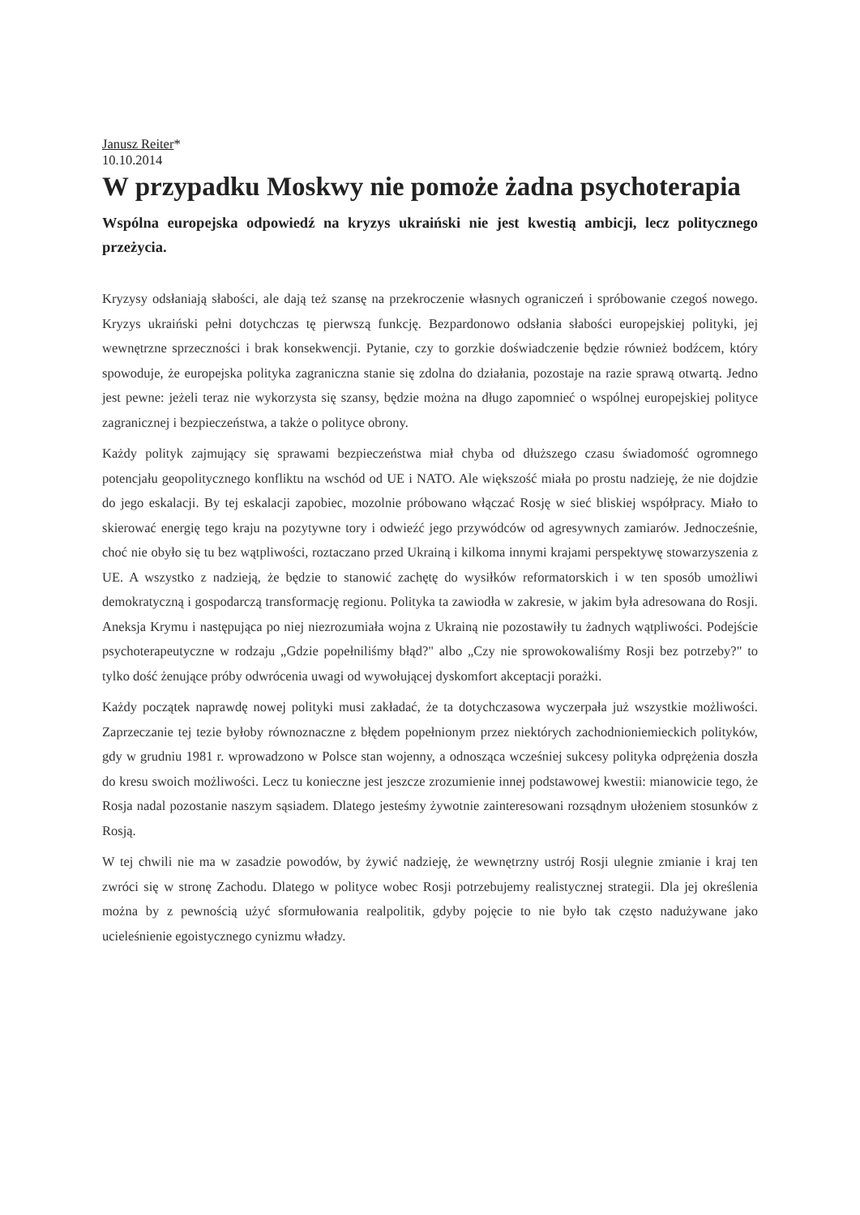Janusz Reiter*
10.10.2014
W przypadku Moskwy nie pomoże żadna psychoterapia
Wspólna europejska odpowiedź na kryzys ukraiński nie jest kwestią ambicji, lecz politycznego przeżycia.
Kryzysy odsłaniają słabości, ale dają też szansę na przekroczenie własnych ograniczeń i spróbowanie czegoś nowego. Kryzys ukraiński pełni dotychczas tę pierwszą funkcję. Bezpardonowo odsłania słabości europejskiej polityki, jej wewnętrzne sprzeczności i brak konsekwencji. Pytanie, czy to gorzkie doświadczenie będzie również bodźcem, który spowoduje, że europejska polityka zagraniczna stanie się zdolna do działania, pozostaje na razie sprawą otwartą. Jedno jest pewne: jeżeli teraz nie wykorzysta się szansy, będzie można na długo zapomnieć o wspólnej europejskiej polityce zagranicznej i bezpieczeństwa, a także o polityce obrony.
Każdy polityk zajmujący się sprawami bezpieczeństwa miał chyba od dłuższego czasu świadomość ogromnego potencjału geopolitycznego konfliktu na wschód od UE i NATO. Ale większość miała po prostu nadzieję, że nie dojdzie do jego eskalacji. By tej eskalacji zapobiec, mozolnie próbowano włączać Rosję w sieć bliskiej współpracy. Miało to skierować energię tego kraju na pozytywne tory i odwieźć jego przywódców od agresywnych zamiarów. Jednocześnie, choć nie obyło się tu bez wątpliwości, roztaczano przed Ukrainą i kilkoma innymi krajami perspektywę stowarzyszenia z UE. A wszystko z nadzieją, że będzie to stanowić zachętę do wysiłków reformatorskich i w ten sposób umożliwi demokratyczną i gospodarczą transformację regionu. Polityka ta zawiodła w zakresie, w jakim była adresowana do Rosji. Aneksja Krymu i następująca po niej niezrozumiała wojna z Ukrainą nie pozostawiły tu żadnych wątpliwości. Podejście psychoterapeutyczne w rodzaju „Gdzie popełniliśmy błąd?" albo „Czy nie sprowokowaliśmy Rosji bez potrzeby?" to tylko dość żenujące próby odwrócenia uwagi od wywołującej dyskomfort akceptacji porażki.
Każdy początek naprawdę nowej polityki musi zakładać, że ta dotychczasowa wyczerpała już wszystkie możliwości. Zaprzeczanie tej tezie byłoby równoznaczne z błędem popełnionym przez niektórych zachodnioniemieckich polityków, gdy w grudniu 1981 r. wprowadzono w Polsce stan wojenny, a odnosząca wcześniej sukcesy polityka odprężenia doszła do kresu swoich możliwości. Lecz tu konieczne jest jeszcze zrozumienie innej podstawowej kwestii: mianowicie tego, że Rosja nadal pozostanie naszym sąsiadem. Dlatego jesteśmy żywotnie zainteresowani rozsądnym ułożeniem stosunków z Rosją.
W tej chwili nie ma w zasadzie powodów, by żywić nadzieję, że wewnętrzny ustrój Rosji ulegnie zmianie i kraj ten zwróci się w stronę Zachodu. Dlatego w polityce wobec Rosji potrzebujemy realistycznej strategii. Dla jej określenia można by z pewnością użyć sformułowania realpolitik, gdyby pojęcie to nie było tak często nadużywane jako ucieleśnienie egoistycznego cynizmu władzy.